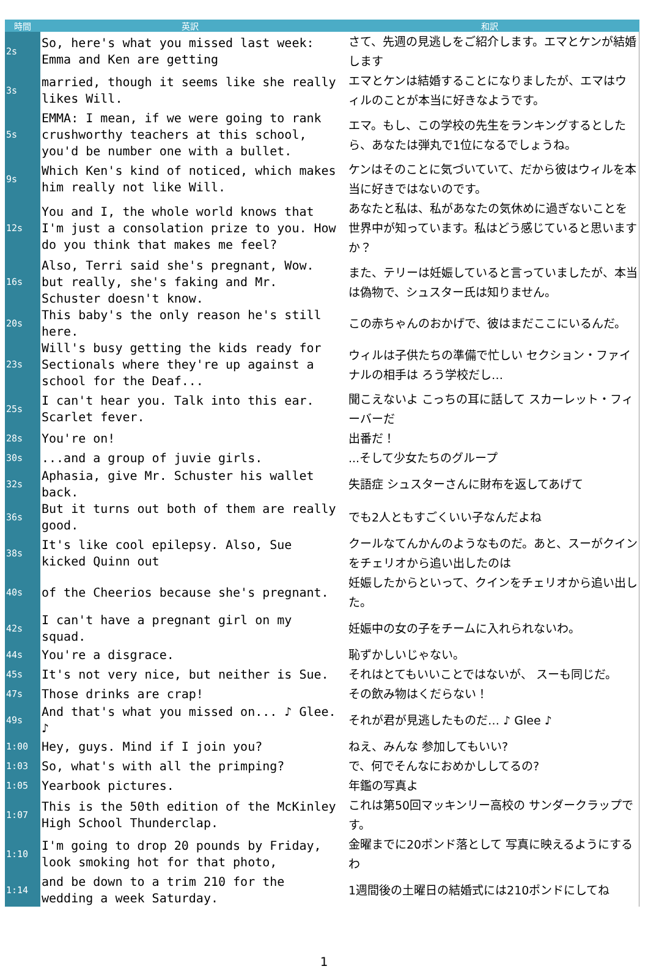| 時間 | 英訳 | 和訳 |
| --- | --- | --- |
| 2s | So, here's what you missed last week: Emma and Ken are getting | さて、先週の見逃しをご紹介します。エマとケンが結婚します |
| 3s | married, though it seems like she really likes Will. | エマとケンは結婚することになりましたが、エマはウィルのことが本当に好きなようです。 |
| 5s | EMMA: I mean, if we were going to rank crushworthy teachers at this school, you'd be number one with a bullet. | エマ。もし、この学校の先生をランキングするとしたら、あなたは弾丸で1位になるでしょうね。 |
| 9s | Which Ken's kind of noticed, which makes him really not like Will. | ケンはそのことに気づいていて、だから彼はウィルを本当に好きではないのです。 |
| 12s | You and I, the whole world knows that I'm just a consolation prize to you. How do you think that makes me feel? | あなたと私は、私があなたの気休めに過ぎないことを世界中が知っています。私はどう感じていると思いますか？ |
| 16s | Also, Terri said she's pregnant, Wow. but really, she's faking and Mr. Schuster doesn't know. | また、テリーは妊娠していると言っていましたが、本当は偽物で、シュスター氏は知りません。 |
| 20s | This baby's the only reason he's still here. | この赤ちゃんのおかげで、彼はまだここにいるんだ。 |
| 23s | Will's busy getting the kids ready for Sectionals where they're up against a school for the Deaf... | ウィルは子供たちの準備で忙しい セクション・ファイナルの相手は ろう学校だし… |
| 25s | I can't hear you. Talk into this ear. Scarlet fever. | 聞こえないよ こっちの耳に話して スカーレット・フィーバーだ |
| 28s | You're on! | 出番だ！ |
| 30s | ...and a group of juvie girls. | ...そして少女たちのグループ |
| 32s | Aphasia, give Mr. Schuster his wallet back. | 失語症 シュスターさんに財布を返してあげて |
| 36s | But it turns out both of them are really good. | でも2人ともすごくいい子なんだよね |
| 38s | It's like cool epilepsy. Also, Sue kicked Quinn out | クールなてんかんのようなものだ。あと、スーがクインをチェリオから追い出したのは |
| 40s | of the Cheerios because she's pregnant. | 妊娠したからといって、クインをチェリオから追い出した。 |
| 42s | I can't have a pregnant girl on my squad. | 妊娠中の女の子をチームに入れられないわ。 |
| 44s | You're a disgrace. | 恥ずかしいじゃない。 |
| 45s | It's not very nice, but neither is Sue. | それはとてもいいことではないが、 スーも同じだ。 |
| 47s | Those drinks are crap! | その飲み物はくだらない！ |
| 49s | And that's what you missed on... ♪ Glee. ♪ | それが君が見逃したものだ… ♪ Glee ♪ |
| 1:00 | Hey, guys. Mind if I join you? | ねえ、みんな 参加してもいい? |
| 1:03 | So, what's with all the primping? | で、何でそんなにおめかししてるの? |
| 1:05 | Yearbook pictures. | 年鑑の写真よ |
| 1:07 | This is the 50th edition of the McKinley High School Thunderclap. | これは第50回マッキンリー高校の サンダークラップです。 |
| 1:10 | I'm going to drop 20 pounds by Friday, look smoking hot for that photo, | 金曜までに20ポンド落として 写真に映えるようにするわ |
| 1:14 | and be down to a trim 210 for the wedding a week Saturday. | 1週間後の土曜日の結婚式には210ポンドにしてね |
1